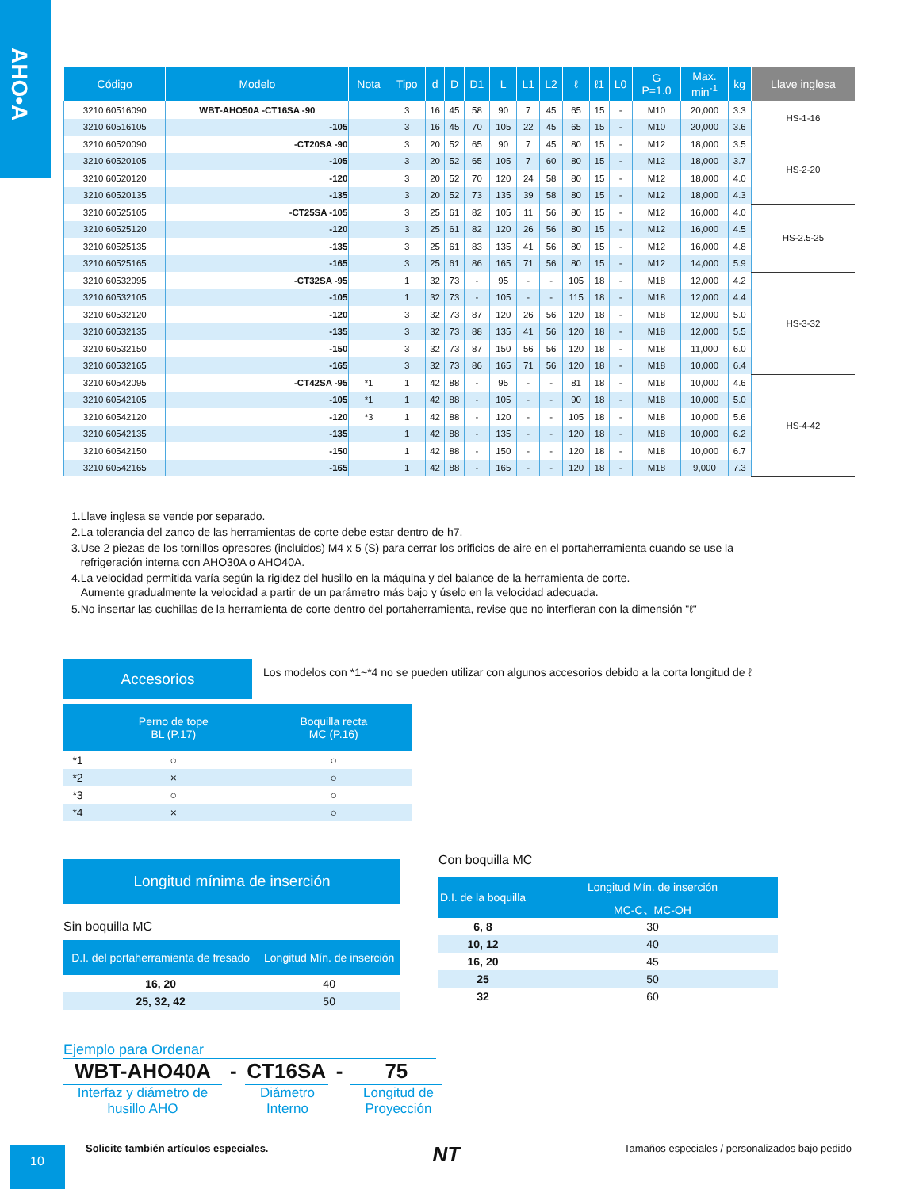AHO•A
| Código | Modelo | Nota | Tipo | d | D | D1 | L | L1 | L2 | ℓ | ℓ1 | L0 | G P=1.0 | Max. min<sup>-1</sup> | kg | Llave inglesa |
| --- | --- | --- | --- | --- | --- | --- | --- | --- | --- | --- | --- | --- | --- | --- | --- | --- |
| 3210 60516090 | WBT-AHO50A -CT16SA -90 | | 3 | 16 | 45 | 58 | 90 | 7 | 45 | 65 | 15 | - | M10 | 20,000 | 3.3 | HS-1-16 |
| 3210 60516105 | -105 | | 3 | 16 | 45 | 70 | 105 | 22 | 45 | 65 | 15 | - | M10 | 20,000 | 3.6 | |
| 3210 60520090 | -CT20SA -90 | | 3 | 20 | 52 | 65 | 90 | 7 | 45 | 80 | 15 | - | M12 | 18,000 | 3.5 | HS-2-20 |
| 3210 60520105 | -105 | | 3 | 20 | 52 | 65 | 105 | 7 | 60 | 80 | 15 | - | M12 | 18,000 | 3.7 | |
| 3210 60520120 | -120 | | 3 | 20 | 52 | 70 | 120 | 24 | 58 | 80 | 15 | - | M12 | 18,000 | 4.0 | |
| 3210 60520135 | -135 | | 3 | 20 | 52 | 73 | 135 | 39 | 58 | 80 | 15 | - | M12 | 18,000 | 4.3 | |
| 3210 60525105 | -CT25SA -105 | | 3 | 25 | 61 | 82 | 105 | 11 | 56 | 80 | 15 | - | M12 | 16,000 | 4.0 | HS-2.5-25 |
| 3210 60525120 | -120 | | 3 | 25 | 61 | 82 | 120 | 26 | 56 | 80 | 15 | - | M12 | 16,000 | 4.5 | |
| 3210 60525135 | -135 | | 3 | 25 | 61 | 83 | 135 | 41 | 56 | 80 | 15 | - | M12 | 16,000 | 4.8 | |
| 3210 60525165 | -165 | | 3 | 25 | 61 | 86 | 165 | 71 | 56 | 80 | 15 | - | M12 | 14,000 | 5.9 | |
| 3210 60532095 | -CT32SA -95 | | 1 | 32 | 73 | - | 95 | - | - | 105 | 18 | - | M18 | 12,000 | 4.2 | HS-3-32 |
| 3210 60532105 | -105 | | 1 | 32 | 73 | - | 105 | - | - | 115 | 18 | - | M18 | 12,000 | 4.4 | |
| 3210 60532120 | -120 | | 3 | 32 | 73 | 87 | 120 | 26 | 56 | 120 | 18 | - | M18 | 12,000 | 5.0 | |
| 3210 60532135 | -135 | | 3 | 32 | 73 | 88 | 135 | 41 | 56 | 120 | 18 | - | M18 | 12,000 | 5.5 | |
| 3210 60532150 | -150 | | 3 | 32 | 73 | 87 | 150 | 56 | 56 | 120 | 18 | - | M18 | 11,000 | 6.0 | |
| 3210 60532165 | -165 | | 3 | 32 | 73 | 86 | 165 | 71 | 56 | 120 | 18 | - | M18 | 10,000 | 6.4 | |
| 3210 60542095 | -CT42SA -95 | *1 | 1 | 42 | 88 | - | 95 | - | - | 81 | 18 | - | M18 | 10,000 | 4.6 | HS-4-42 |
| 3210 60542105 | -105 | *1 | 1 | 42 | 88 | - | 105 | - | - | 90 | 18 | - | M18 | 10,000 | 5.0 | |
| 3210 60542120 | -120 | *3 | 1 | 42 | 88 | - | 120 | - | - | 105 | 18 | - | M18 | 10,000 | 5.6 | |
| 3210 60542135 | -135 | | 1 | 42 | 88 | - | 135 | - | - | 120 | 18 | - | M18 | 10,000 | 6.2 | |
| 3210 60542150 | -150 | | 1 | 42 | 88 | - | 150 | - | - | 120 | 18 | - | M18 | 10,000 | 6.7 | |
| 3210 60542165 | -165 | | 1 | 42 | 88 | - | 165 | - | - | 120 | 18 | - | M18 | 9,000 | 7.3 | |
1.Llave inglesa se vende por separado.
2.La tolerancia del zanco de las herramientas de corte debe estar dentro de h7.
3.Use 2 piezas de los tornillos opresores (incluidos) M4 x 5 (S) para cerrar los orificios de aire en el portaherramienta cuando se use la
refrigeración interna con AHO30A o AHO40A.
4.La velocidad permitida varía según la rigidez del husillo en la máquina y del balance de la herramienta de corte.
Aumente gradualmente la velocidad a partir de un parámetro más bajo y úselo en la velocidad adecuada.
5.No insertar las cuchillas de la herramienta de corte dentro del portaherramienta, revise que no interfieran con la dimensión "ℓ"
Accesorios
Los modelos con *1~*4 no se pueden utilizar con algunos accesorios debido a la corta longitud de ℓ
| | Perno de tope BL (P.17) | Boquilla recta MC (P.16) |
| --- | --- | --- |
| *1 | ○ | ○ |
| *2 | × | ○ |
| *3 | ○ | ○ |
| *4 | × | ○ |
Longitud mínima de inserción
Sin boquilla MC
| D.I. del portaherramienta de fresado | Longitud Mín. de inserción |
| --- | --- |
| 16, 20 | 40 |
| 25, 32, 42 | 50 |
Con boquilla MC
| D.I. de la boquilla | Longitud Mín. de inserción |
| --- | --- |
| | MC-C、MC-OH |
| 6, 8 | 30 |
| 10, 12 | 40 |
| 16, 20 | 45 |
| 25 | 50 |
| 32 | 60 |
Ejemplo para Ordenar
WBT-AHO40A - CT16SA - 75
Interfaz y diámetro de husillo AHO Diámetro Interno Longitud de Proyección
Solicite también artículos especiales. NT Tamaños especiales / personalizados bajo pedido
10